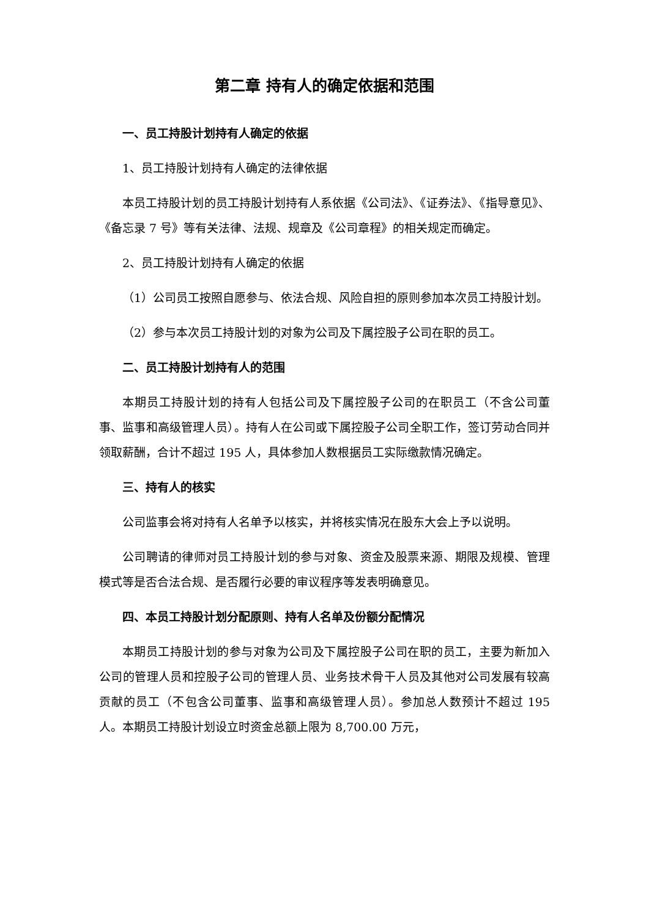第二章 持有人的确定依据和范围
一、员工持股计划持有人确定的依据
1、员工持股计划持有人确定的法律依据
本员工持股计划的员工持股计划持有人系依据《公司法》、《证券法》、《指导意见》、《备忘录 7 号》等有关法律、法规、规章及《公司章程》的相关规定而确定。
2、员工持股计划持有人确定的依据
（1）公司员工按照自愿参与、依法合规、风险自担的原则参加本次员工持股计划。
（2）参与本次员工持股计划的对象为公司及下属控股子公司在职的员工。
二、员工持股计划持有人的范围
本期员工持股计划的持有人包括公司及下属控股子公司的在职员工（不含公司董事、监事和高级管理人员）。持有人在公司或下属控股子公司全职工作，签订劳动合同并领取薪酬，合计不超过 195 人，具体参加人数根据员工实际缴款情况确定。
三、持有人的核实
公司监事会将对持有人名单予以核实，并将核实情况在股东大会上予以说明。
公司聘请的律师对员工持股计划的参与对象、资金及股票来源、期限及规模、管理模式等是否合法合规、是否履行必要的审议程序等发表明确意见。
四、本员工持股计划分配原则、持有人名单及份额分配情况
本期员工持股计划的参与对象为公司及下属控股子公司在职的员工，主要为新加入公司的管理人员和控股子公司的管理人员、业务技术骨干人员及其他对公司发展有较高贡献的员工（不包含公司董事、监事和高级管理人员）。参加总人数预计不超过 195 人。本期员工持股计划设立时资金总额上限为 8,700.00 万元，